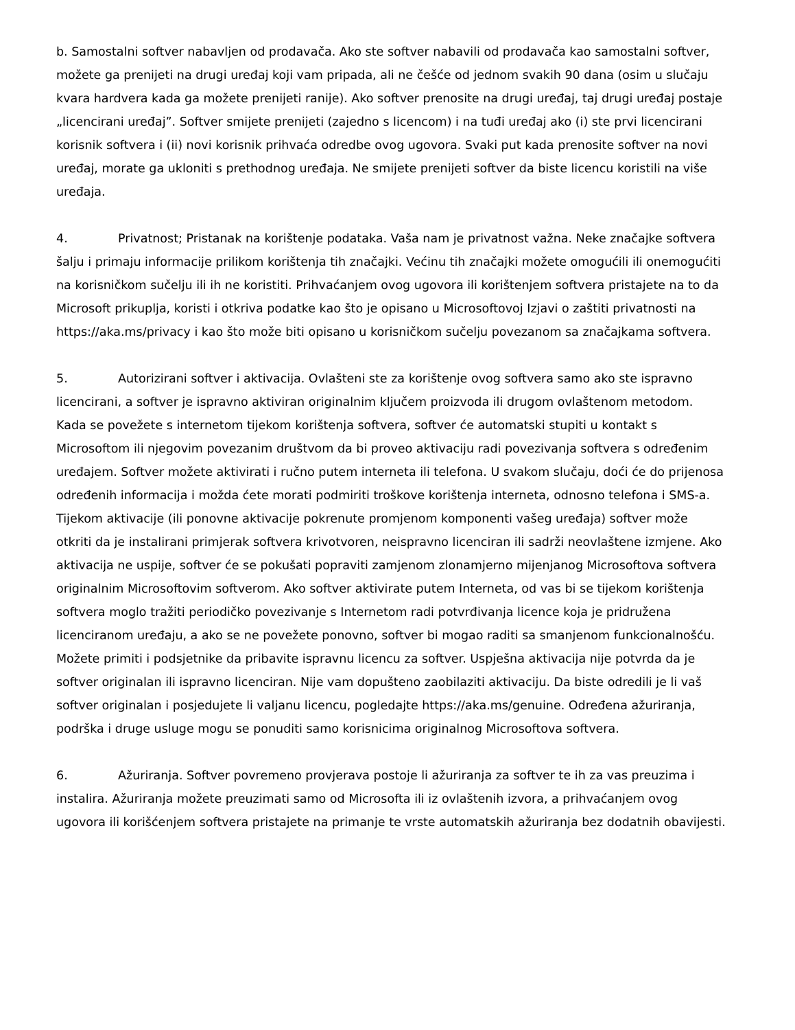b. Samostalni softver nabavljen od prodavača. Ako ste softver nabavili od prodavača kao samostalni softver, možete ga prenijeti na drugi uređaj koji vam pripada, ali ne češće od jednom svakih 90 dana (osim u slučaju kvara hardvera kada ga možete prenijeti ranije). Ako softver prenosite na drugi uređaj, taj drugi uređaj postaje „licencirani uređaj”. Softver smijete prenijeti (zajedno s licencom) i na tuđi uređaj ako (i) ste prvi licencirani korisnik softvera i (ii) novi korisnik prihvaća odredbe ovog ugovora. Svaki put kada prenosite softver na novi uređaj, morate ga ukloniti s prethodnog uređaja. Ne smijete prenijeti softver da biste licencu koristili na više uređaja.
4. Privatnost; Pristanak na korištenje podataka. Vaša nam je privatnost važna. Neke značajke softvera šalju i primaju informacije prilikom korištenja tih značajki. Većinu tih značajki možete omogućili ili onemogućiti na korisničkom sučelju ili ih ne koristiti. Prihvaćanjem ovog ugovora ili korištenjem softvera pristajete na to da Microsoft prikuplja, koristi i otkriva podatke kao što je opisano u Microsoftovoj Izjavi o zaštiti privatnosti na https://aka.ms/privacy i kao što može biti opisano u korisničkom sučelju povezanom sa značajkama softvera.
5. Autorizirani softver i aktivacija. Ovlašteni ste za korištenje ovog softvera samo ako ste ispravno licencirani, a softver je ispravno aktiviran originalnim ključem proizvoda ili drugom ovlaštenom metodom. Kada se povežete s internetom tijekom korištenja softvera, softver će automatski stupiti u kontakt s Microsoftom ili njegovim povezanim društvom da bi proveo aktivaciju radi povezivanja softvera s određenim uređajem. Softver možete aktivirati i ručno putem interneta ili telefona. U svakom slučaju, doći će do prijenosa određenih informacija i možda ćete morati podmiriti troškove korištenja interneta, odnosno telefona i SMS-a. Tijekom aktivacije (ili ponovne aktivacije pokrenute promjenom komponenti vašeg uređaja) softver može otkriti da je instalirani primjerak softvera krivotvoren, neispravno licenciran ili sadrži neovlaštene izmjene. Ako aktivacija ne uspije, softver će se pokušati popraviti zamjenom zlonamjerno mijenjanog Microsoftova softvera originalnim Microsoftovim softverom. Ako softver aktivirate putem Interneta, od vas bi se tijekom korištenja softvera moglo tražiti periodičko povezivanje s Internetom radi potvrđivanja licence koja je pridružena licenciranom uređaju, a ako se ne povežete ponovno, softver bi mogao raditi sa smanjenom funkcionalnošću. Možete primiti i podsjetnike da pribavite ispravnu licencu za softver. Uspješna aktivacija nije potvrda da je softver originalan ili ispravno licenciran. Nije vam dopušteno zaobilaziti aktivaciju. Da biste odredili je li vaš softver originalan i posjedujete li valjanu licencu, pogledajte https://aka.ms/genuine. Određena ažuriranja, podrška i druge usluge mogu se ponuditi samo korisnicima originalnog Microsoftova softvera.
6. Ažuriranja. Softver povremeno provjerava postoje li ažuriranja za softver te ih za vas preuzima i instalira. Ažuriranja možete preuzimati samo od Microsofta ili iz ovlaštenih izvora, a prihvaćanjem ovog ugovora ili korišćenjem softvera pristajete na primanje te vrste automatskih ažuriranja bez dodatnih obavijesti.